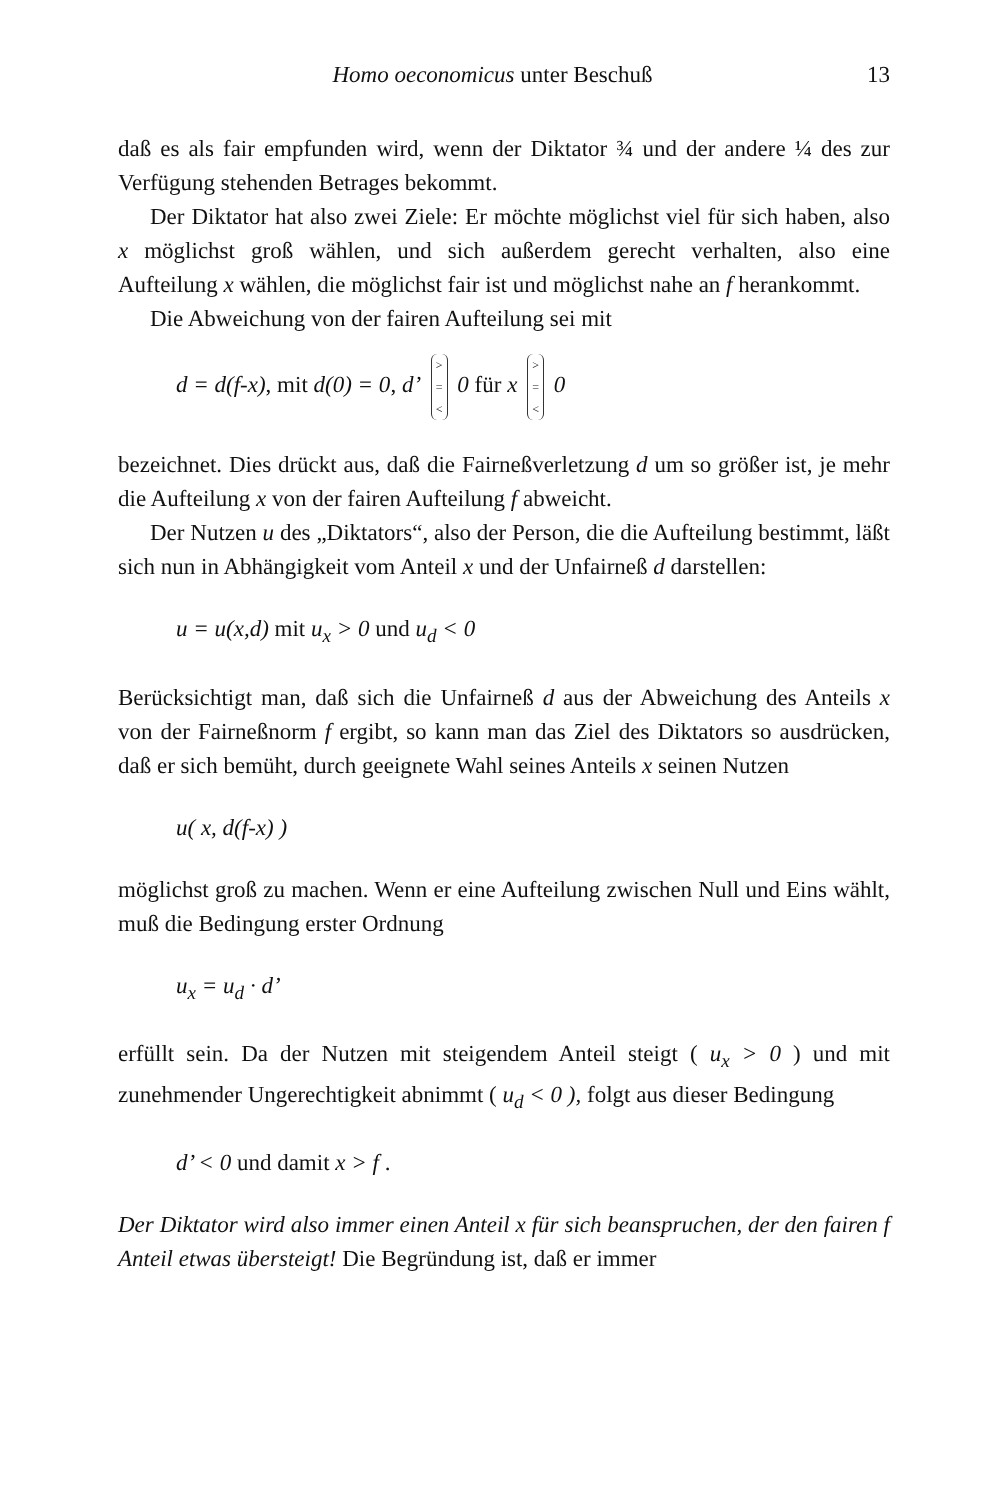Homo oeconomicus unter Beschuß 13
daß es als fair empfunden wird, wenn der Diktator ¾ und der andere ¼ des zur Verfügung stehenden Betrages bekommt.
Der Diktator hat also zwei Ziele: Er möchte möglichst viel für sich haben, also x möglichst groß wählen, und sich außerdem gerecht verhalten, also eine Aufteilung x wählen, die möglichst fair ist und möglichst nahe an f herankommt.
Die Abweichung von der fairen Aufteilung sei mit
d = d(f-x), mit d(0) = 0, d’ >
=
< 0 für x >
=
< 0
bezeichnet. Dies drückt aus, daß die Fairneßverletzung d um so größer ist, je mehr die Aufteilung x von der fairen Aufteilung f abweicht.
Der Nutzen u des „Diktators“, also der Person, die die Aufteilung bestimmt, läßt sich nun in Abhängigkeit vom Anteil x und der Unfairneß d darstellen:
u = u(x,d) mit u<sub>x</sub> > 0 und u<sub>d</sub> < 0
Berücksichtigt man, daß sich die Unfairneß d aus der Abweichung des Anteils x von der Fairneßnorm f ergibt, so kann man das Ziel des Diktators so ausdrücken, daß er sich bemüht, durch geeignete Wahl seines Anteils x seinen Nutzen
u( x, d(f-x) )
möglichst groß zu machen. Wenn er eine Aufteilung zwischen Null und Eins wählt, muß die Bedingung erster Ordnung
u<sub>x</sub> = u<sub>d</sub> · d’
erfüllt sein. Da der Nutzen mit steigendem Anteil steigt ( u<sub>x</sub> > 0 ) und mit zunehmender Ungerechtigkeit abnimmt ( u<sub>d</sub> < 0 ), folgt aus dieser Bedingung
d’ < 0 und damit x > f .
Der Diktator wird also immer einen Anteil x für sich beanspruchen, der den fairen f Anteil etwas übersteigt! Die Begründung ist, daß er immer